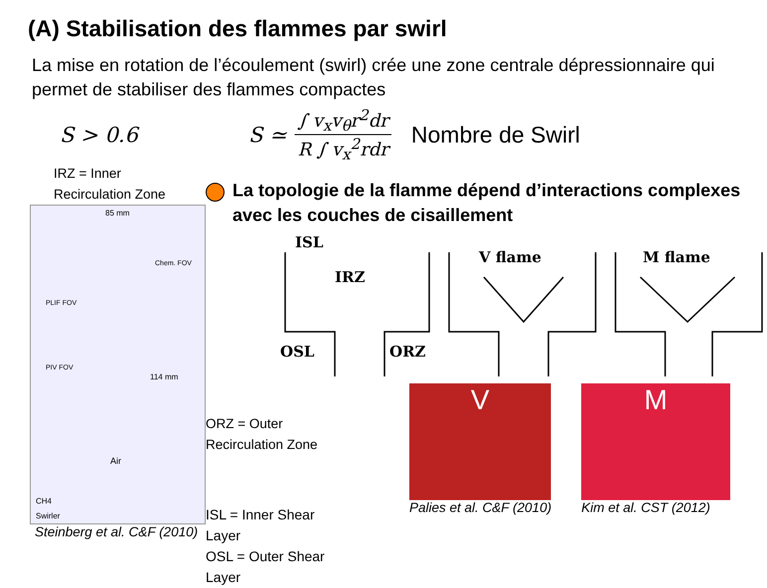(A) Stabilisation des flammes par swirl
La mise en rotation de l’écoulement (swirl) crée une zone centrale dépressionnaire qui permet de stabiliser des flammes compactes
S > 0.6 S ≃
∫ v<sub>x</sub>v<sub>θ</sub>r<sup>2</sup>dr
R ∫ v<sub>x</sub><sup>2</sup>rdr
Nombre de Swirl
IRZ = Inner
Recirculation Zone
85 mm
114 mm
PLIF FOV
PIV FOV
Chem. FOV
Air
CH4
Swirler
Steinberg et al. C&F (2010)
La topologie de la flamme dépend d’interactions complexes avec les couches de cisaillement
ISL
IRZ
OSL
ORZ
V flame
M flame
ORZ = Outer
Recirculation Zone
ISL = Inner Shear Layer
OSL = Outer Shear Layer
V
Palies et al. C&F (2010)
M
Kim et al. CST (2012)